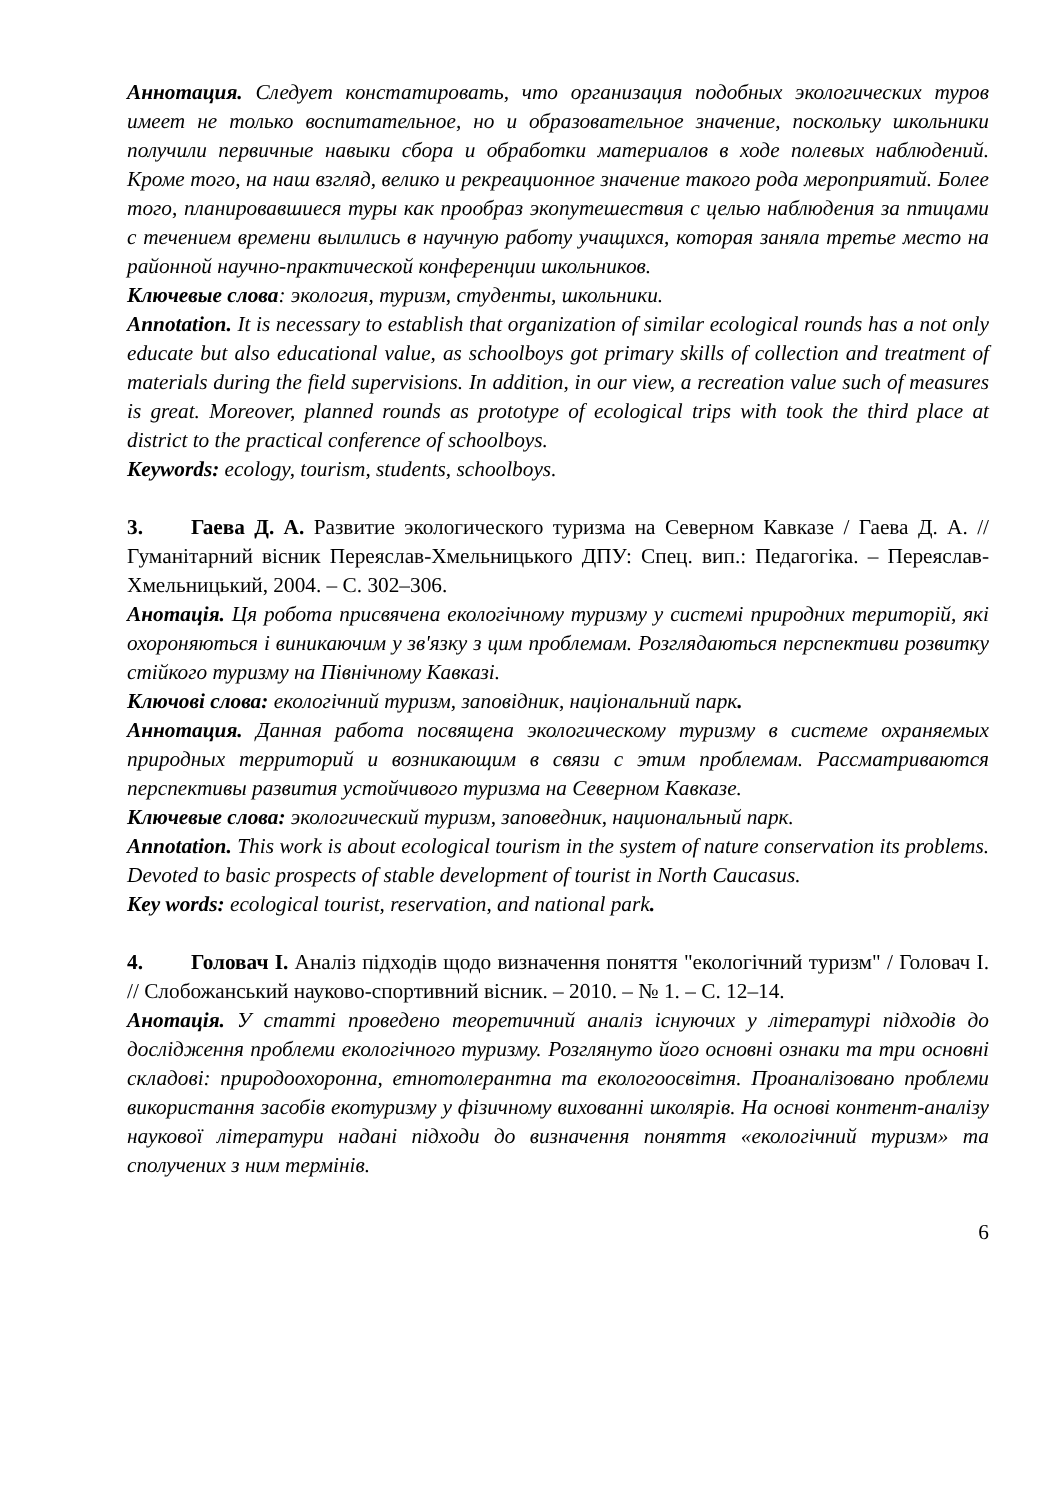Аннотация. Следует констатировать, что организация подобных экологических туров имеет не только воспитательное, но и образовательное значение, поскольку школьники получили первичные навыки сбора и обработки материалов в ходе полевых наблюдений. Кроме того, на наш взгляд, велико и рекреационное значение такого рода мероприятий. Более того, планировавшиеся туры как прообраз экопутешествия с целью наблюдения за птицами с течением времени вылились в научную работу учащихся, которая заняла третье место на районной научно-практической конференции школьников.
Ключевые слова: экология, туризм, студенты, школьники.
Annotation. It is necessary to establish that organization of similar ecological rounds has a not only educate but also educational value, as schoolboys got primary skills of collection and treatment of materials during the field supervisions. In addition, in our view, a recreation value such of measures is great. Moreover, planned rounds as prototype of ecological trips with took the third place at district to the practical conference of schoolboys.
Keywords: ecology, tourism, students, schoolboys.
3. Гаева Д. А. Развитие экологического туризма на Северном Кавказе / Гаева Д. А. // Гуманітарний вісник Переяслав-Хмельницького ДПУ: Спец. вип.: Педагогіка. – Переяслав-Хмельницький, 2004. – С. 302–306.
Анотація. Ця робота присвячена екологічному туризму у системі природних територій, які охороняються і виникаючим у зв'язку з цим проблемам. Розглядаються перспективи розвитку стійкого туризму на Північному Кавказі.
Ключові слова: екологічний туризм, заповідник, національний парк.
Аннотация. Данная работа посвящена экологическому туризму в системе охраняемых природных территорий и возникающим в связи с этим проблемам. Рассматриваются перспективы развития устойчивого туризма на Северном Кавказе.
Ключевые слова: экологический туризм, заповедник, национальный парк.
Annotation. This work is about ecological tourism in the system of nature conservation its problems. Devoted to basic prospects of stable development of tourist in North Caucasus.
Key words: ecological tourist, reservation, and national park.
4. Головач І. Аналіз підходів щодо визначення поняття "екологічний туризм" / Головач І. // Слобожанський науково-спортивний вісник. – 2010. – № 1. – С. 12–14.
Анотація. У статті проведено теоретичний аналіз існуючих у літературі підходів до дослідження проблеми екологічного туризму. Розглянуто його основні ознаки та три основні складові: природоохоронна, етнотолерантна та екологоосвітня. Проаналізовано проблеми використання засобів екотуризму у фізичному вихованні школярів. На основі контент-аналізу наукової літератури надані підходи до визначення поняття «екологічний туризм» та сполучених з ним термінів.
6